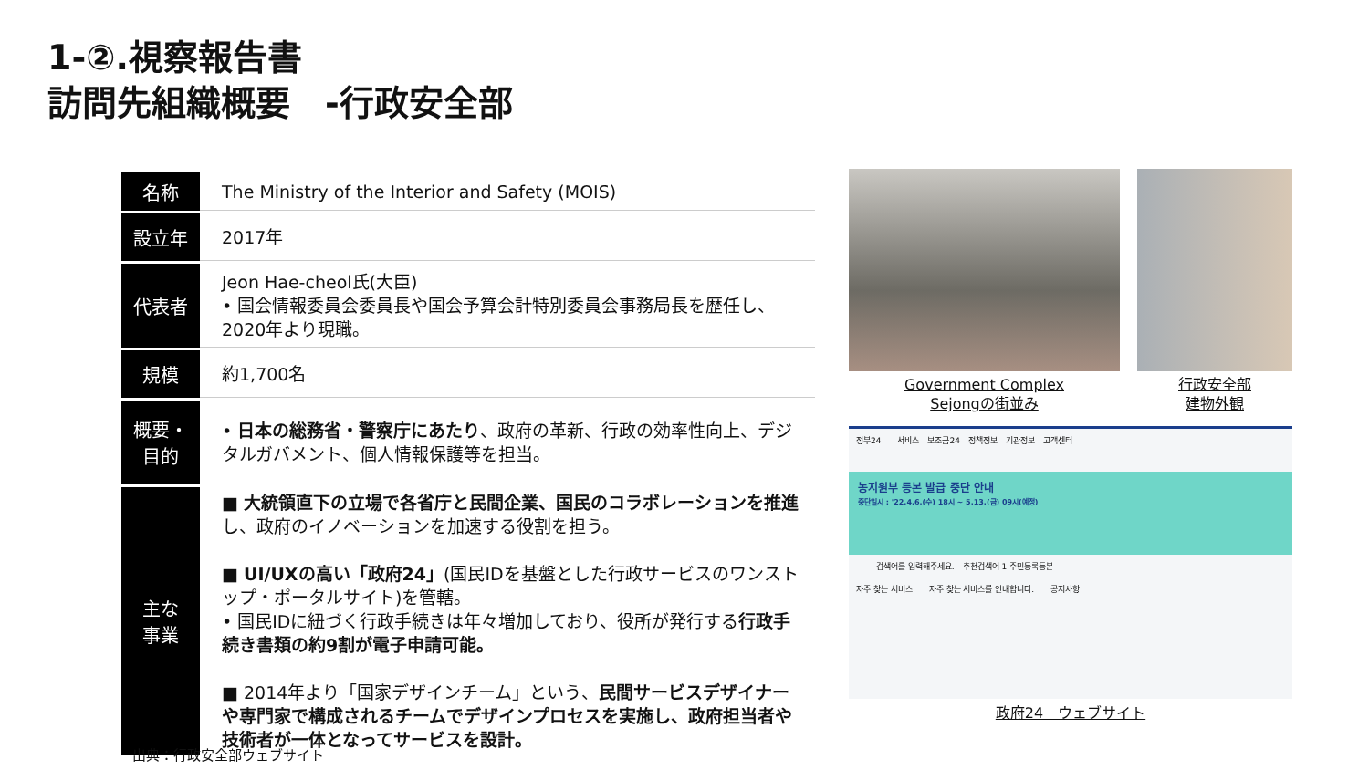1-②.視察報告書
訪問先組織概要　-行政安全部
| 名称 | The Ministry of the Interior and Safety (MOIS) |
| 設立年 | 2017年 |
| 代表者 | Jeon Hae-cheol氏(大臣) • 国会情報委員会委員長や国会予算会計特別委員会事務局長を歴任し、2020年より現職。 |
| 規模 | 約1,700名 |
| 概要・ 目的 | • 日本の総務省・警察庁にあたり 、政府の革新、行政の効率性向上、デジタルガバメント、個人情報保護等を担当。 |
| 主な 事業 | ■ 大統領直下の立場で各省庁と民間企業、国民のコラボレーションを推進 し、政府のイノベーションを加速する役割を担う。 ■ UI/UXの高い「政府24」 (国民IDを基盤とした行政サービスのワンストップ・ポータルサイト)を管轄。 • 国民IDに紐づく行政手続きは年々増加しており、役所が発行する 行政手続き書類の約9割が電子申請可能。 ■ 2014年より「国家デザインチーム」という、 民間サービスデザイナーや専門家で構成されるチームでデザインプロセスを実施し、政府担当者や技術者が一体となってサービスを設計。 |
出典：行政安全部ウェブサイト
Government Complex
Sejongの街並み
行政安全部
建物外観
정부24　　서비스　보조금24　정책정보　기관정보　고객센터
농지원부 등본 발급 중단 안내
중단일시 : '22.4.6.(수) 18시 ~ 5.13.(금) 09시(예정)
검색어를 입력해주세요.　추천검색어 1 주민등록등본
자주 찾는 서비스　　자주 찾는 서비스를 안내합니다.　　공지사항
政府24　ウェブサイト